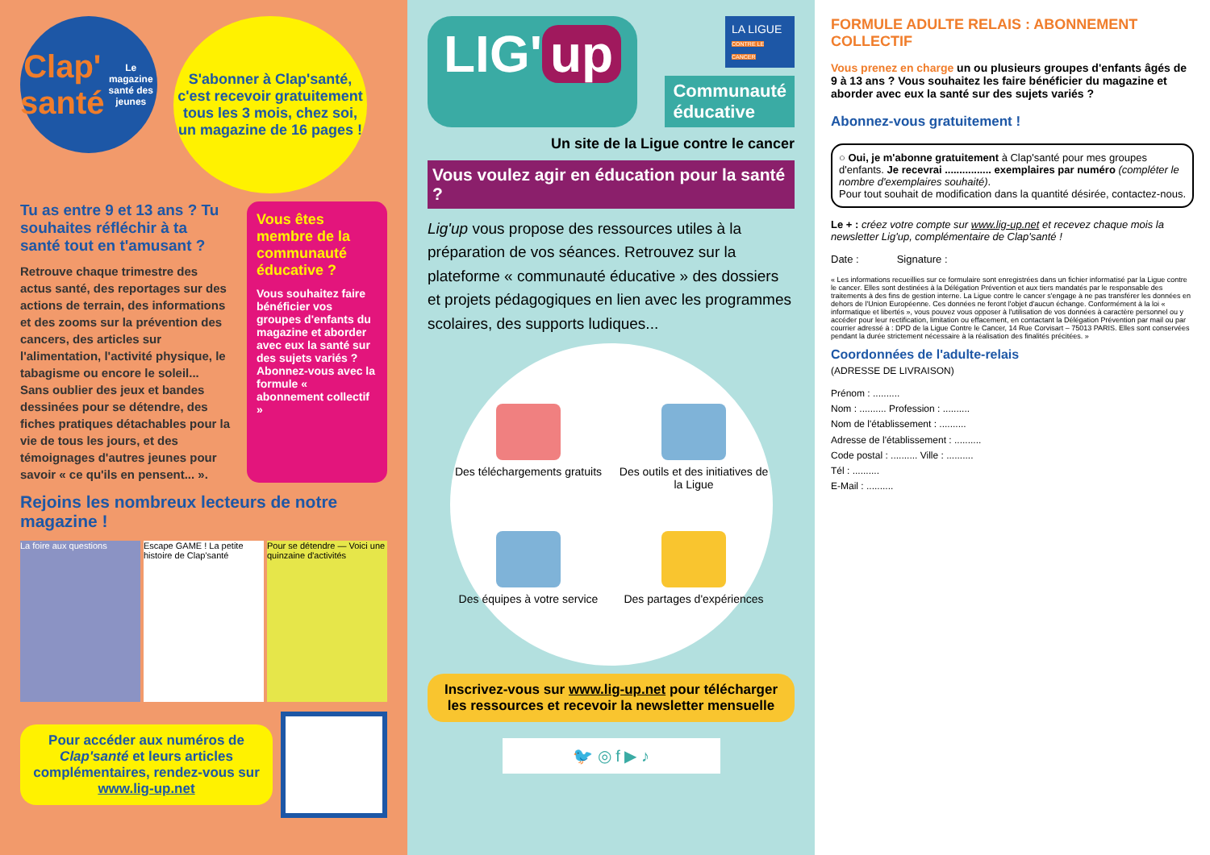Clap' santé
Le magazine santé des jeunes
S'abonner à Clap'santé, c'est recevoir gratuitement tous les 3 mois, chez soi, un magazine de 16 pages !
Tu as entre 9 et 13 ans ? Tu souhaites réfléchir à ta santé tout en t'amusant ?
Retrouve chaque trimestre des actus santé, des reportages sur des actions de terrain, des informations et des zooms sur la prévention des cancers, des articles sur l'alimentation, l'activité physique, le tabagisme ou encore le soleil... Sans oublier des jeux et bandes dessinées pour se détendre, des fiches pratiques détachables pour la vie de tous les jours, et des témoignages d'autres jeunes pour savoir « ce qu'ils en pensent... ».
Vous êtes membre de la communauté éducative ?
Vous souhaitez faire bénéficier vos groupes d'enfants du magazine et aborder avec eux la santé sur des sujets variés ? Abonnez-vous avec la formule « abonnement collectif »
Rejoins les nombreux lecteurs de notre magazine !
La foire aux questions Escape GAME ! La petite histoire de Clap'santé
Pour se détendre — Voici une quinzaine d'activités
Pour accéder aux numéros de Clap'santé et leurs articles complémentaires, rendez-vous sur www.lig-up.net
LIG' up
LA LIGUE
CONTRE LE CANCER
Communauté
éducative
Un site de la Ligue contre le cancer
Vous voulez agir en éducation pour la santé ?
Lig'up vous propose des ressources utiles à la préparation de vos séances. Retrouvez sur la plateforme « communauté éducative » des dossiers et projets pédagogiques en lien avec les programmes scolaires, des supports ludiques...
Des téléchargements gratuits
Des outils et des initiatives de la Ligue
Des équipes à votre service
Des partages d'expériences
Inscrivez-vous sur www.lig-up.net pour télécharger les ressources et recevoir la newsletter mensuelle
🐦 ◎ f ▶ ♪
FORMULE ADULTE RELAIS : ABONNEMENT COLLECTIF
Vous prenez en charge un ou plusieurs groupes d'enfants âgés de 9 à 13 ans ? Vous souhaitez les faire bénéficier du magazine et aborder avec eux la santé sur des sujets variés ?
Abonnez-vous gratuitement !
○ Oui, je m'abonne gratuitement à Clap'santé pour mes groupes d'enfants. Je recevrai ................ exemplaires par numéro (compléter le nombre d'exemplaires souhaité).
Pour tout souhait de modification dans la quantité désirée, contactez-nous.
Le + : créez votre compte sur www.lig-up.net et recevez chaque mois la newsletter Lig'up, complémentaire de Clap'santé !
Date : Signature :
« Les informations recueillies sur ce formulaire sont enregistrées dans un fichier informatisé par la Ligue contre le cancer. Elles sont destinées à la Délégation Prévention et aux tiers mandatés par le responsable des traitements à des fins de gestion interne. La Ligue contre le cancer s'engage à ne pas transférer les données en dehors de l'Union Européenne. Ces données ne feront l'objet d'aucun échange. Conformément à la loi « informatique et libertés », vous pouvez vous opposer à l'utilisation de vos données à caractère personnel ou y accéder pour leur rectification, limitation ou effacement, en contactant la Délégation Prévention par mail ou par courrier adressé à : DPD de la Ligue Contre le Cancer, 14 Rue Corvisart – 75013 PARIS. Elles sont conservées pendant la durée strictement nécessaire à la réalisation des finalités précitées. »
Coordonnées de l'adulte-relais
(ADRESSE DE LIVRAISON)
Prénom : ..........
Nom : .......... Profession : ..........
Nom de l'établissement : ..........
Adresse de l'établissement : ..........
Code postal : .......... Ville : ..........
Tél : ..........
E-Mail : ..........